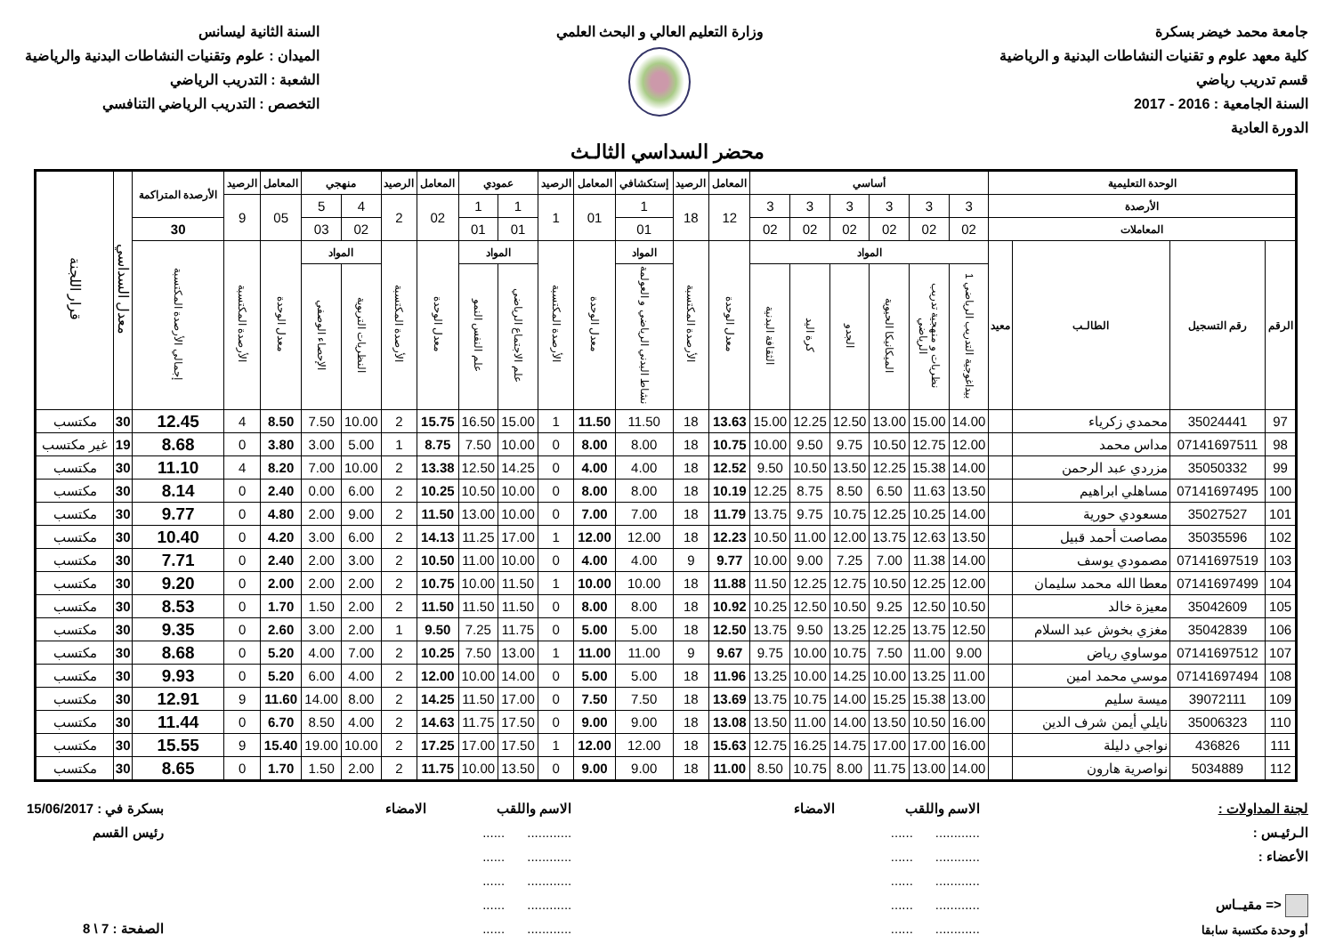جامعة محمد خيضر بسكرة
كلية معهد علوم و تقنيات النشاطات البدنية و الرياضية
قسم تدريب رياضي
السنة الجامعية : 2016 - 2017
الدورة العادية
وزارة التعليم العالي و البحث العلمي
السنة الثانية ليسانس
الميدان : علوم وتقنيات النشاطات البدنية والرياضية
الشعبة : التدريب الرياضي
التخصص : التدريب الرياضي التنافسي
محضر السداسي الثالـث
| الوحدة التعليمية | | | | أساسي | | | | | | المعامل | الرصيد | إستكشافي | المعامل | الرصيد | عمودي | | المعامل | الرصيد | منهجي | | المعامل | الرصيد | الأرصدة المتراكمة | معدل السداسي | قرار اللجنة |
| --- | --- | --- | --- | --- | --- | --- | --- | --- | --- | --- | --- | --- | --- | --- | --- | --- | --- | --- | --- | --- | --- | --- | --- | --- | --- |
| الأرصدة | | | | 3 | 3 | 3 | 3 | 3 | 3 | 12 | 18 | 1 | 01 | 1 | 1 | 1 | 02 | 2 | 4 | 5 | 05 | 9 | | | |
| المعاملات | | | | 02 | 02 | 02 | 02 | 02 | 02 | | | 01 | | | 01 | 01 | | | 02 | 03 | | | 30 | | |
| الرقم | رقم التسجيل | الطالـب | معيد | المواد | | | | | | معدل الوحدة | الأرصدة المكتسبة | المواد | معدل الوحدة | الأرصدة المكتسبة | المواد | | معدل الوحدة | الأرصدة المكتسبة | المواد | | معدل الوحدة | الأرصدة المكتسبة | إجمالي الأرصدة المكتسبة | | |
| | | | | بيداغوجية التدريب الرياضي 1 | نظريات و منهجية تدريب الرياضي | الميكانيكا الحيوية | الجدو | كرة اليد | الثقافة البدنية | | | نشاط البدني الرياضي و العولمة | | | علم الاجتماع الرياضي | علم النفس النمو | | | النظريات التربوية | الإحصاء الوصفي | | | | | |
| 97 | 35024441 | محمدي زكرياء | | 14.00 | 15.00 | 13.00 | 12.50 | 12.25 | 15.00 | 13.63 | 18 | 11.50 | 11.50 | 1 | 15.00 | 16.50 | 15.75 | 2 | 10.00 | 7.50 | 8.50 | 4 | 12.45 | 30 | مكتسب |
| 98 | 07141697511 | مداس محمد | | 12.00 | 12.75 | 10.50 | 9.75 | 9.50 | 10.00 | 10.75 | 18 | 8.00 | 8.00 | 0 | 10.00 | 7.50 | 8.75 | 1 | 5.00 | 3.00 | 3.80 | 0 | 8.68 | 19 | غير مكتسب |
| 99 | 35050332 | مزردي عبد الرحمن | | 14.00 | 15.38 | 12.25 | 13.50 | 10.50 | 9.50 | 12.52 | 18 | 4.00 | 4.00 | 0 | 14.25 | 12.50 | 13.38 | 2 | 10.00 | 7.00 | 8.20 | 4 | 11.10 | 30 | مكتسب |
| 100 | 07141697495 | مساهلي ابراهيم | | 13.50 | 11.63 | 6.50 | 8.50 | 8.75 | 12.25 | 10.19 | 18 | 8.00 | 8.00 | 0 | 10.00 | 10.50 | 10.25 | 2 | 6.00 | 0.00 | 2.40 | 0 | 8.14 | 30 | مكتسب |
| 101 | 35027527 | مسعودي حورية | | 14.00 | 10.25 | 12.25 | 10.75 | 9.75 | 13.75 | 11.79 | 18 | 7.00 | 7.00 | 0 | 10.00 | 13.00 | 11.50 | 2 | 9.00 | 2.00 | 4.80 | 0 | 9.77 | 30 | مكتسب |
| 102 | 35035596 | مصاصت أحمد قبيل | | 13.50 | 12.63 | 13.75 | 12.00 | 11.00 | 10.50 | 12.23 | 18 | 12.00 | 12.00 | 1 | 17.00 | 11.25 | 14.13 | 2 | 6.00 | 3.00 | 4.20 | 0 | 10.40 | 30 | مكتسب |
| 103 | 07141697519 | مصمودي يوسف | | 14.00 | 11.38 | 7.00 | 7.25 | 9.00 | 10.00 | 9.77 | 9 | 4.00 | 4.00 | 0 | 10.00 | 11.00 | 10.50 | 2 | 3.00 | 2.00 | 2.40 | 0 | 7.71 | 30 | مكتسب |
| 104 | 07141697499 | معطا الله محمد سليمان | | 12.00 | 12.25 | 10.50 | 12.75 | 12.25 | 11.50 | 11.88 | 18 | 10.00 | 10.00 | 1 | 11.50 | 10.00 | 10.75 | 2 | 2.00 | 2.00 | 2.00 | 0 | 9.20 | 30 | مكتسب |
| 105 | 35042609 | معيزة خالد | | 10.50 | 12.50 | 9.25 | 10.50 | 12.50 | 10.25 | 10.92 | 18 | 8.00 | 8.00 | 0 | 11.50 | 11.50 | 11.50 | 2 | 2.00 | 1.50 | 1.70 | 0 | 8.53 | 30 | مكتسب |
| 106 | 35042839 | مغزي بخوش عبد السلام | | 12.50 | 13.75 | 12.25 | 13.25 | 9.50 | 13.75 | 12.50 | 18 | 5.00 | 5.00 | 0 | 11.75 | 7.25 | 9.50 | 1 | 2.00 | 3.00 | 2.60 | 0 | 9.35 | 30 | مكتسب |
| 107 | 07141697512 | موساوي رياض | | 9.00 | 11.00 | 7.50 | 10.75 | 10.00 | 9.75 | 9.67 | 9 | 11.00 | 11.00 | 1 | 13.00 | 7.50 | 10.25 | 2 | 7.00 | 4.00 | 5.20 | 0 | 8.68 | 30 | مكتسب |
| 108 | 07141697494 | موسي محمد امين | | 11.00 | 13.25 | 10.00 | 14.25 | 10.00 | 13.25 | 11.96 | 18 | 5.00 | 5.00 | 0 | 14.00 | 10.00 | 12.00 | 2 | 4.00 | 6.00 | 5.20 | 0 | 9.93 | 30 | مكتسب |
| 109 | 39072111 | ميسة سليم | | 13.00 | 15.38 | 15.25 | 14.00 | 10.75 | 13.75 | 13.69 | 18 | 7.50 | 7.50 | 0 | 17.00 | 11.50 | 14.25 | 2 | 8.00 | 14.00 | 11.60 | 9 | 12.91 | 30 | مكتسب |
| 110 | 35006323 | نايلي أيمن شرف الدين | | 16.00 | 10.50 | 13.50 | 14.00 | 11.00 | 13.50 | 13.08 | 18 | 9.00 | 9.00 | 0 | 17.50 | 11.75 | 14.63 | 2 | 4.00 | 8.50 | 6.70 | 0 | 11.44 | 30 | مكتسب |
| 111 | 436826 | نواجي دليلة | | 16.00 | 17.00 | 17.00 | 14.75 | 16.25 | 12.75 | 15.63 | 18 | 12.00 | 12.00 | 1 | 17.50 | 17.00 | 17.25 | 2 | 10.00 | 19.00 | 15.40 | 9 | 15.55 | 30 | مكتسب |
| 112 | 5034889 | نواصرية هارون | | 14.00 | 13.00 | 11.75 | 8.00 | 10.75 | 8.50 | 11.00 | 18 | 9.00 | 9.00 | 0 | 13.50 | 10.00 | 11.75 | 2 | 2.00 | 1.50 | 1.70 | 0 | 8.65 | 30 | مكتسب |
لجنة المداولات :
الـرئيـس :
الأعضاء :
<= مقيــاس
أو وحدة مكتسبة سابقا
الاسم واللقب الامضاء
............ ......
............ ......
............ ......
............ ......
............ ......
الاسم واللقب الامضاء
............ ......
............ ......
............ ......
............ ......
............ ......
بسكرة في : 15/06/2017
رئيس القسم
الصفحة : 7 \ 8